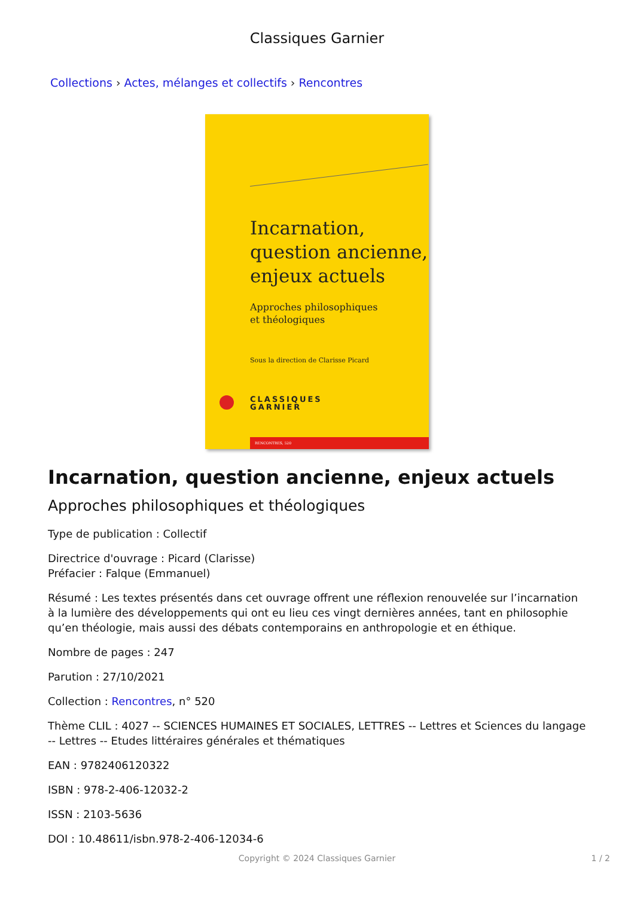Classiques Garnier
Collections › Actes, mélanges et collectifs › Rencontres
Incarnation,
question ancienne,
enjeux actuels
Approches philosophiques
et théologiques
Sous la direction de Clarisse Picard
CLASSIQUES
GARNIER
RENCONTRES, 520
Incarnation, question ancienne, enjeux actuels
Approches philosophiques et théologiques
Type de publication : Collectif
Directrice d'ouvrage : Picard (Clarisse)
Préfacier : Falque (Emmanuel)
Résumé : Les textes présentés dans cet ouvrage offrent une réflexion renouvelée sur l’incarnation à la lumière des développements qui ont eu lieu ces vingt dernières années, tant en philosophie qu’en théologie, mais aussi des débats contemporains en anthropologie et en éthique.
Nombre de pages : 247
Parution : 27/10/2021
Collection : Rencontres, n° 520
Thème CLIL : 4027 -- SCIENCES HUMAINES ET SOCIALES, LETTRES -- Lettres et Sciences du langage -- Lettres -- Etudes littéraires générales et thématiques
EAN : 9782406120322
ISBN : 978-2-406-12032-2
ISSN : 2103-5636
DOI : 10.48611/isbn.978-2-406-12034-6
Copyright © 2024 Classiques Garnier 1 / 2